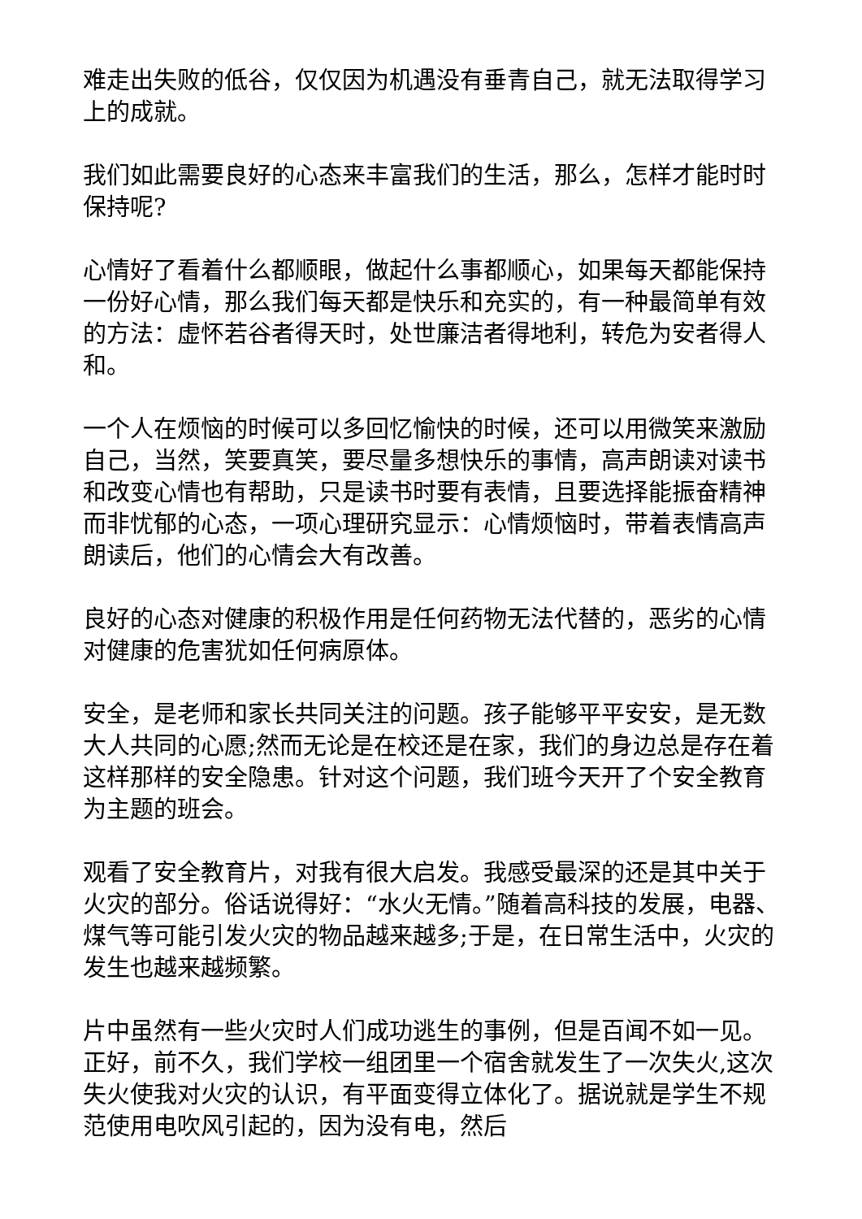难走出失败的低谷，仅仅因为机遇没有垂青自己，就无法取得学习上的成就。
我们如此需要良好的心态来丰富我们的生活，那么，怎样才能时时保持呢?
心情好了看着什么都顺眼，做起什么事都顺心，如果每天都能保持一份好心情，那么我们每天都是快乐和充实的，有一种最简单有效的方法：虚怀若谷者得天时，处世廉洁者得地利，转危为安者得人和。
一个人在烦恼的时候可以多回忆愉快的时候，还可以用微笑来激励自己，当然，笑要真笑，要尽量多想快乐的事情，高声朗读对读书和改变心情也有帮助，只是读书时要有表情，且要选择能振奋精神而非忧郁的心态，一项心理研究显示：心情烦恼时，带着表情高声朗读后，他们的心情会大有改善。
良好的心态对健康的积极作用是任何药物无法代替的，恶劣的心情对健康的危害犹如任何病原体。
安全，是老师和家长共同关注的问题。孩子能够平平安安，是无数大人共同的心愿;然而无论是在校还是在家，我们的身边总是存在着这样那样的安全隐患。针对这个问题，我们班今天开了个安全教育为主题的班会。
观看了安全教育片，对我有很大启发。我感受最深的还是其中关于火灾的部分。俗话说得好：“水火无情。”随着高科技的发展，电器、煤气等可能引发火灾的物品越来越多;于是，在日常生活中，火灾的发生也越来越频繁。
片中虽然有一些火灾时人们成功逃生的事例，但是百闻不如一见。正好，前不久，我们学校一组团里一个宿舍就发生了一次失火,这次失火使我对火灾的认识，有平面变得立体化了。据说就是学生不规范使用电吹风引起的，因为没有电，然后